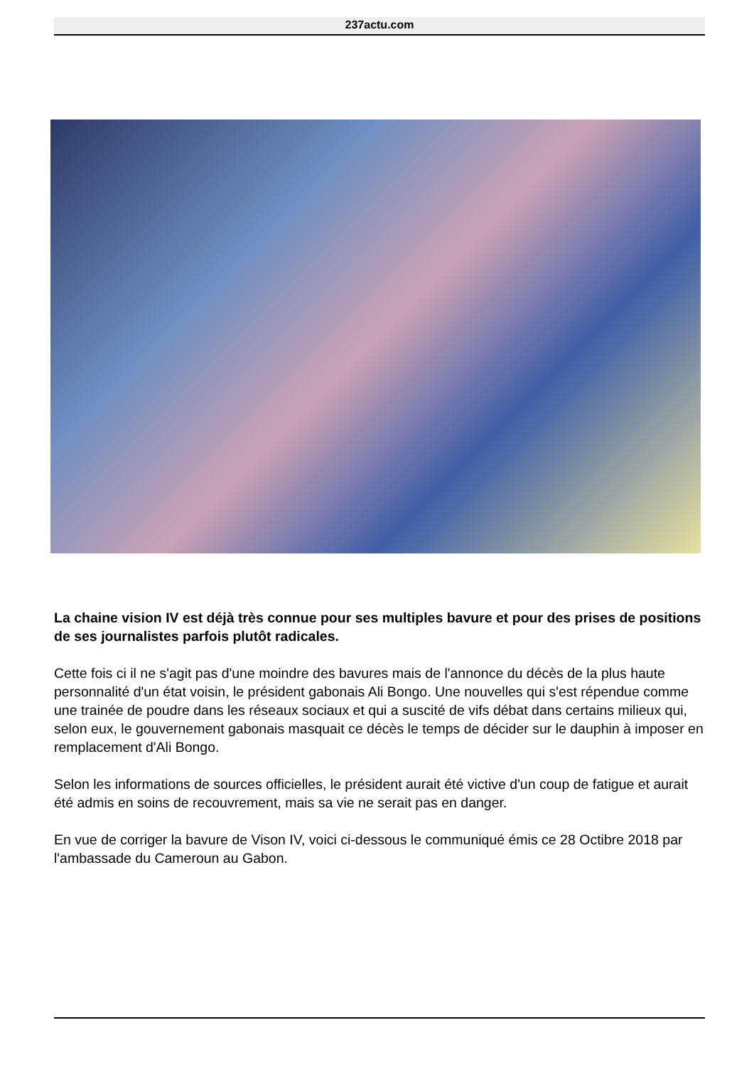237actu.com
La chaine vision IV est déjà très connue pour ses multiples bavure et pour des prises de positions de ses journalistes parfois plutôt radicales.
Cette fois ci il ne s'agit pas d'une moindre des bavures mais de l'annonce du décès de la plus haute personnalité d'un état voisin, le président gabonais Ali Bongo. Une nouvelles qui s'est répendue comme une trainée de poudre dans les réseaux sociaux et qui a suscité de vifs débat dans certains milieux qui, selon eux, le gouvernement gabonais masquait ce décès le temps de décider sur le dauphin à imposer en remplacement d'Ali Bongo.
Selon les informations de sources officielles, le président aurait été victive d'un coup de fatigue et aurait été admis en soins de recouvrement, mais sa vie ne serait pas en danger.
En vue de corriger la bavure de Vison IV, voici ci-dessous le communiqué émis ce 28 Octibre 2018 par l'ambassade du Cameroun au Gabon.